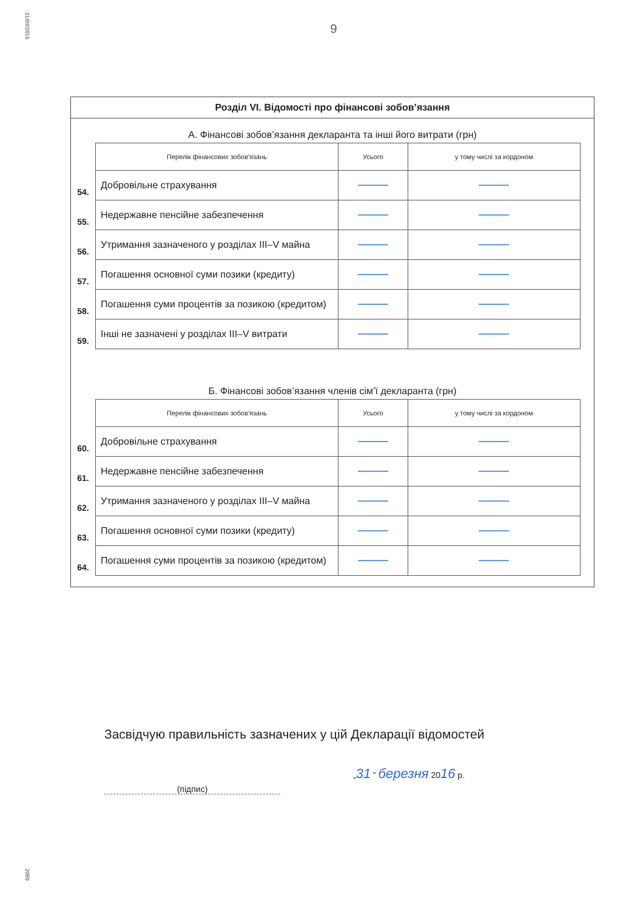31/03/2016
2089
9
Розділ VI. Відомості про фінансові зобов’язання
А. Фінансові зобов’язання декларанта та інші його витрати (грн)
| | Перелік фінансових зобов'язань | Усього | у тому числі за кордоном |
| --- | --- | --- | --- |
| 54. | Добровільне страхування | | |
| 55. | Недержавне пенсійне забезпечення | | |
| 56. | Утримання зазначеного у розділах III–V майна | | |
| 57. | Погашення основної суми позики (кредиту) | | |
| 58. | Погашення суми процентів за позикою (кредитом) | | |
| 59. | Інші не зазначені у розділах III–V витрати | | |
Б. Фінансові зобов’язання членів сім’ї декларанта (грн)
| | Перелік фінансових зобов'язань | Усього | у тому числі за кордоном |
| --- | --- | --- | --- |
| 60. | Добровільне страхування | | |
| 61. | Недержавне пенсійне забезпечення | | |
| 62. | Утримання зазначеного у розділах III–V майна | | |
| 63. | Погашення основної суми позики (кредиту) | | |
| 64. | Погашення суми процентів за позикою (кредитом) | | |
Засвідчую правильність зазначених у цій Декларації відомостей
(підпис)
„31 ” березня 2016 р.